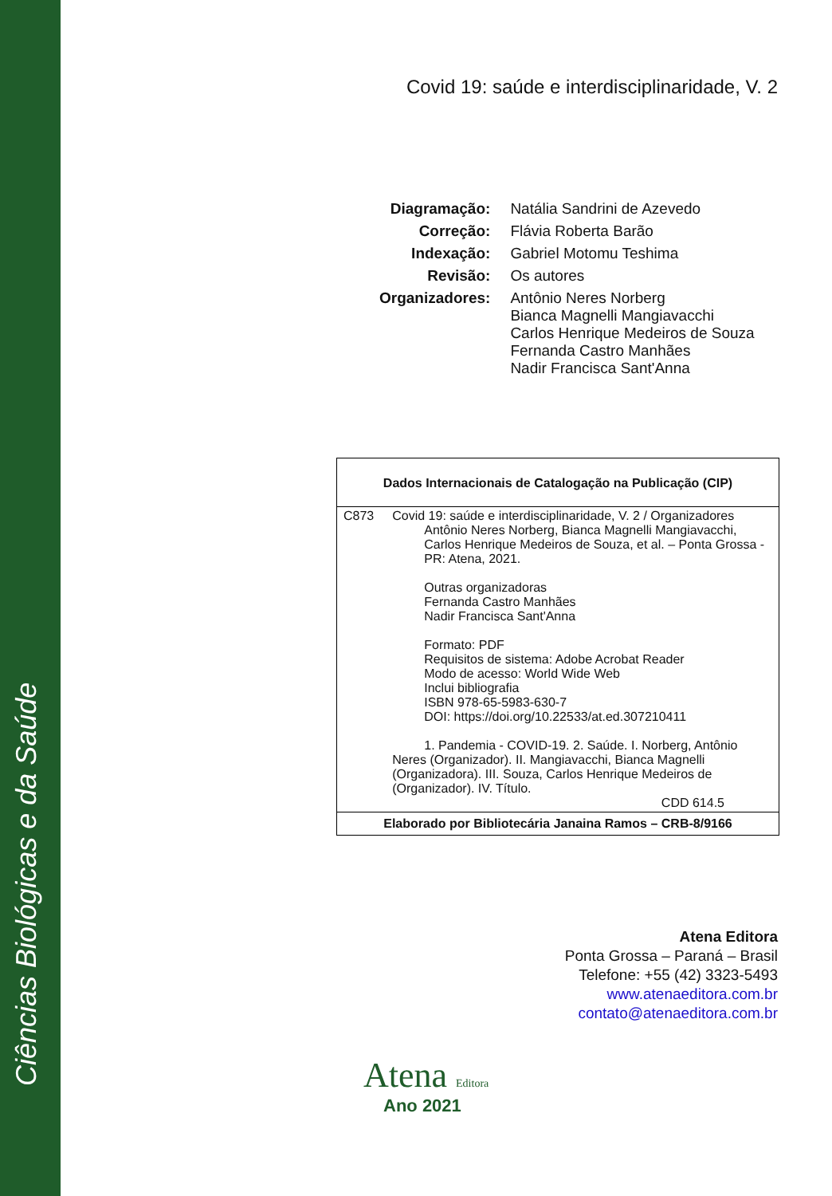Ciências Biológicas e da Saúde
Covid 19: saúde e interdisciplinaridade, V. 2
| Diagramação: | Natália Sandrini de Azevedo |
| Correção: | Flávia Roberta Barão |
| Indexação: | Gabriel Motomu Teshima |
| Revisão: | Os autores |
| Organizadores: | Antônio Neres Norberg Bianca Magnelli Mangiavacchi Carlos Henrique Medeiros de Souza Fernanda Castro Manhães Nadir Francisca Sant'Anna |
| Dados Internacionais de Catalogação na Publicação (CIP) | |
| C873 | Covid 19: saúde e interdisciplinaridade, V. 2 / Organizadores Antônio Neres Norberg, Bianca Magnelli Mangiavacchi, Carlos Henrique Medeiros de Souza, et al. – Ponta Grossa - PR: Atena, 2021. Outras organizadoras Fernanda Castro Manhães Nadir Francisca Sant'Anna Formato: PDF Requisitos de sistema: Adobe Acrobat Reader Modo de acesso: World Wide Web Inclui bibliografia ISBN 978-65-5983-630-7 DOI: https://doi.org/10.22533/at.ed.307210411 1. Pandemia - COVID-19. 2. Saúde. I. Norberg, Antônio Neres (Organizador). II. Mangiavacchi, Bianca Magnelli (Organizadora). III. Souza, Carlos Henrique Medeiros de (Organizador). IV. Título. CDD 614.5 |
| Elaborado por Bibliotecária Janaina Ramos – CRB-8/9166 | |
Atena Editora
Ponta Grossa – Paraná – Brasil
Telefone: +55 (42) 3323-5493
www.atenaeditora.com.br
contato@atenaeditora.com.br
Atena Editora
Ano 2021